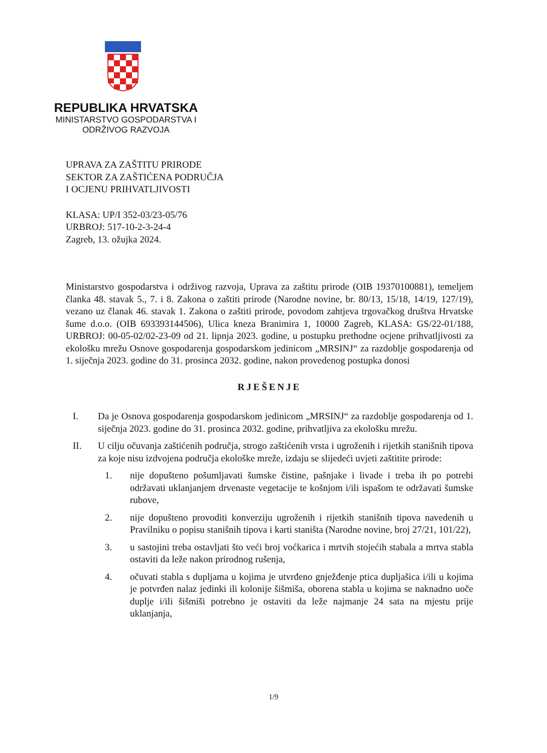REPUBLIKA HRVATSKA
MINISTARSTVO GOSPODARSTVA I
ODRŽIVOG RAZVOJA
UPRAVA ZA ZAŠTITU PRIRODE
SEKTOR ZA ZAŠTIĆENA PODRUČJA
I OCJENU PRIHVATLJIVOSTI
KLASA: UP/I 352-03/23-05/76
URBROJ: 517-10-2-3-24-4
Zagreb, 13. ožujka 2024.
Ministarstvo gospodarstva i održivog razvoja, Uprava za zaštitu prirode (OIB 19370100881), temeljem članka 48. stavak 5., 7. i 8. Zakona o zaštiti prirode (Narodne novine, br. 80/13, 15/18, 14/19, 127/19), vezano uz članak 46. stavak 1. Zakona o zaštiti prirode, povodom zahtjeva trgovačkog društva Hrvatske šume d.o.o. (OIB 693393144506), Ulica kneza Branimira 1, 10000 Zagreb, KLASA: GS/22-01/188, URBROJ: 00-05-02/02-23-09 od 21. lipnja 2023. godine, u postupku prethodne ocjene prihvatljivosti za ekološku mrežu Osnove gospodarenja gospodarskom jedinicom „MRSINJ“ za razdoblje gospodarenja od 1. siječnja 2023. godine do 31. prosinca 2032. godine, nakon provedenog postupka donosi
RJEŠENJE
I. Da je Osnova gospodarenja gospodarskom jedinicom „MRSINJ“ za razdoblje gospodarenja od 1. siječnja 2023. godine do 31. prosinca 2032. godine, prihvatljiva za ekološku mrežu.
II. U cilju očuvanja zaštićenih područja, strogo zaštićenih vrsta i ugroženih i rijetkih stanišnih tipova za koje nisu izdvojena područja ekološke mreže, izdaju se slijedeći uvjeti zaštitite prirode:
1. nije dopušteno pošumljavati šumske čistine, pašnjake i livade i treba ih po potrebi održavati uklanjanjem drvenaste vegetacije te košnjom i/ili ispašom te održavati šumske rubove,
2. nije dopušteno provoditi konverziju ugroženih i rijetkih stanišnih tipova navedenih u Pravilniku o popisu stanišnih tipova i karti staništa (Narodne novine, broj 27/21, 101/22),
3. u sastojini treba ostavljati što veći broj voćkarica i mrtvih stojećih stabala a mrtva stabla ostaviti da leže nakon prirodnog rušenja,
4. očuvati stabla s dupljama u kojima je utvrđeno gnježđenje ptica dupljašica i/ili u kojima je potvrđen nalaz jedinki ili kolonije šišmiša, oborena stabla u kojima se naknadno uoče duplje i/ili šišmiši potrebno je ostaviti da leže najmanje 24 sata na mjestu prije uklanjanja,
1/9